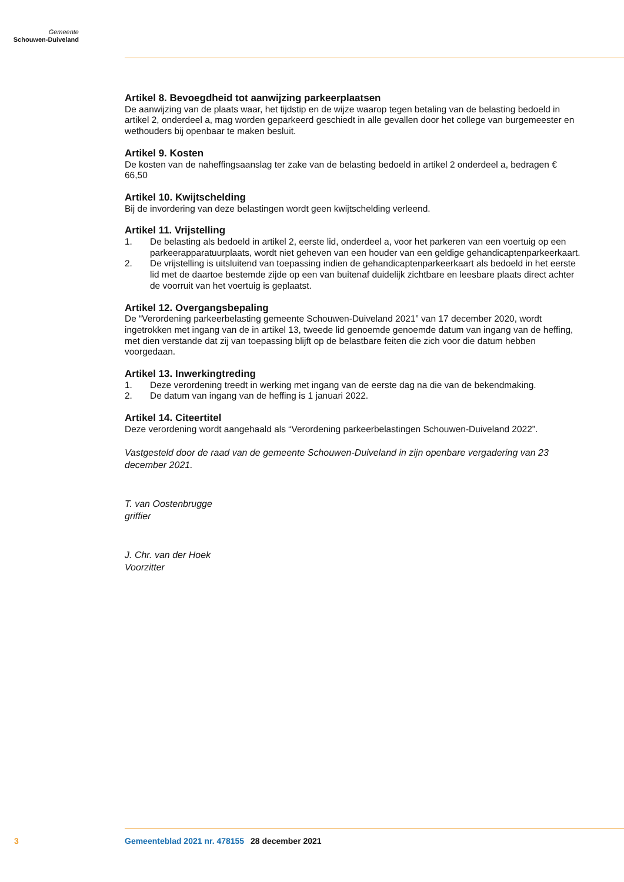Gemeente
Schouwen-Duiveland
Artikel 8. Bevoegdheid tot aanwijzing parkeerplaatsen
De aanwijzing van de plaats waar, het tijdstip en de wijze waarop tegen betaling van de belasting bedoeld in artikel 2, onderdeel a, mag worden geparkeerd geschiedt in alle gevallen door het college van burgemeester en wethouders bij openbaar te maken besluit.
Artikel 9. Kosten
De kosten van de naheffingsaanslag ter zake van de belasting bedoeld in artikel 2 onderdeel a, bedragen € 66,50
Artikel 10. Kwijtschelding
Bij de invordering van deze belastingen wordt geen kwijtschelding verleend.
Artikel 11. Vrijstelling
1. De belasting als bedoeld in artikel 2, eerste lid, onderdeel a, voor het parkeren van een voertuig op een parkeerapparatuurplaats, wordt niet geheven van een houder van een geldige gehandicaptenparkeerkaart.
2. De vrijstelling is uitsluitend van toepassing indien de gehandicaptenparkeerkaart als bedoeld in het eerste lid met de daartoe bestemde zijde op een van buitenaf duidelijk zichtbare en leesbare plaats direct achter de voorruit van het voertuig is geplaatst.
Artikel 12. Overgangsbepaling
De “Verordening parkeerbelasting gemeente Schouwen-Duiveland 2021” van 17 december 2020, wordt ingetrokken met ingang van de in artikel 13, tweede lid genoemde genoemde datum van ingang van de heffing, met dien verstande dat zij van toepassing blijft op de belastbare feiten die zich voor die datum hebben voorgedaan.
Artikel 13. Inwerkingtreding
1. Deze verordening treedt in werking met ingang van de eerste dag na die van de bekendmaking.
2. De datum van ingang van de heffing is 1 januari 2022.
Artikel 14. Citeertitel
Deze verordening wordt aangehaald als “Verordening parkeerbelastingen Schouwen-Duiveland 2022”.
Vastgesteld door de raad van de gemeente Schouwen-Duiveland in zijn openbare vergadering van 23 december 2021.
T. van Oostenbrugge
griffier
J. Chr. van der Hoek
Voorzitter
3 Gemeenteblad 2021 nr. 478155 28 december 2021